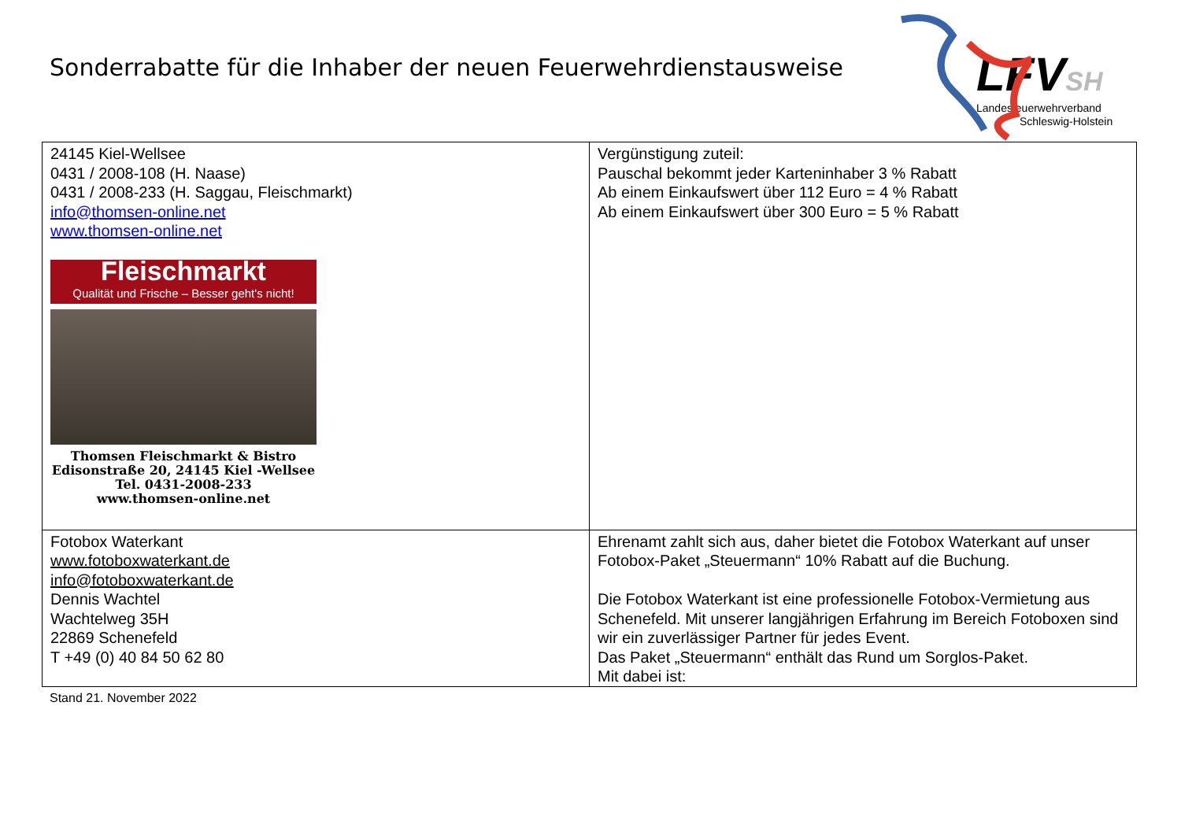Sonderrabatte für die Inhaber der neuen Feuerwehrdienstausweise
LFVSH
Landesfeuerwehrverband
Schleswig-Holstein
| 24145 Kiel-Wellsee 0431 / 2008-108 (H. Naase) 0431 / 2008-233 (H. Saggau, Fleischmarkt) info@thomsen-online.net www.thomsen-online.net Fleischmarkt Qualität und Frische – Besser geht's nicht! Thomsen Fleischmarkt & Bistro Edisonstraße 20, 24145 Kiel -Wellsee Tel. 0431-2008-233 www.thomsen-online.net | Vergünstigung zuteil: Pauschal bekommt jeder Karteninhaber 3 % Rabatt Ab einem Einkaufswert über 112 Euro = 4 % Rabatt Ab einem Einkaufswert über 300 Euro = 5 % Rabatt |
| Fotobox Waterkant www.fotoboxwaterkant.de info@fotoboxwaterkant.de Dennis Wachtel Wachtelweg 35H 22869 Schenefeld T +49 (0) 40 84 50 62 80 | Ehrenamt zahlt sich aus, daher bietet die Fotobox Waterkant auf unser Fotobox-Paket „Steuermann“ 10% Rabatt auf die Buchung. Die Fotobox Waterkant ist eine professionelle Fotobox-Vermietung aus Schenefeld. Mit unserer langjährigen Erfahrung im Bereich Fotoboxen sind wir ein zuverlässiger Partner für jedes Event. Das Paket „Steuermann“ enthält das Rund um Sorglos-Paket. Mit dabei ist: |
Stand 21. November 2022